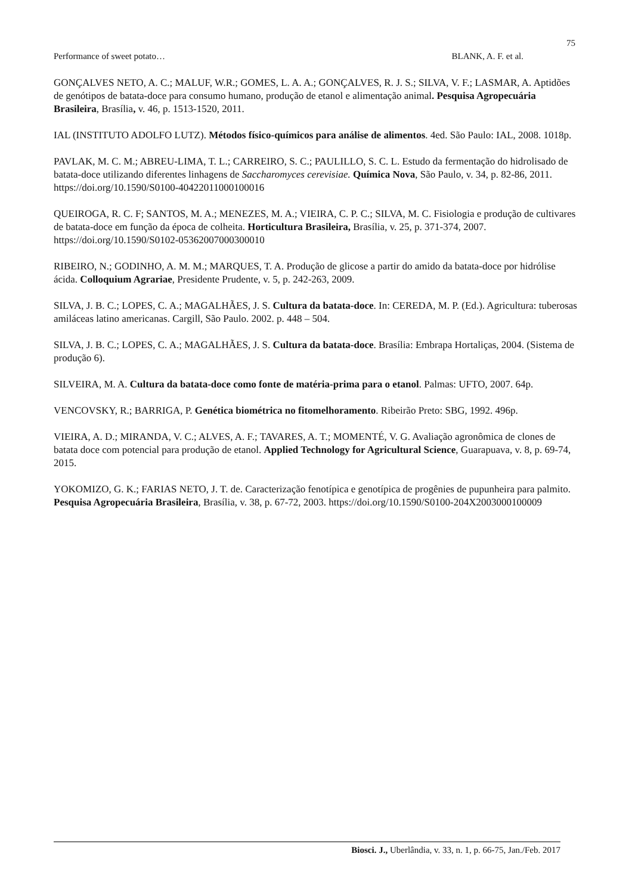75
Performance of sweet potato… BLANK, A. F. et al.
GONÇALVES NETO, A. C.; MALUF, W.R.; GOMES, L. A. A.; GONÇALVES, R. J. S.; SILVA, V. F.; LASMAR, A. Aptidões de genótipos de batata-doce para consumo humano, produção de etanol e alimentação animal. Pesquisa Agropecuária Brasileira, Brasília, v. 46, p. 1513-1520, 2011.
IAL (INSTITUTO ADOLFO LUTZ). Métodos físico-químicos para análise de alimentos. 4ed. São Paulo: IAL, 2008. 1018p.
PAVLAK, M. C. M.; ABREU-LIMA, T. L.; CARREIRO, S. C.; PAULILLO, S. C. L. Estudo da fermentação do hidrolisado de batata-doce utilizando diferentes linhagens de Saccharomyces cerevisiae. Química Nova, São Paulo, v. 34, p. 82-86, 2011. https://doi.org/10.1590/S0100-40422011000100016
QUEIROGA, R. C. F; SANTOS, M. A.; MENEZES, M. A.; VIEIRA, C. P. C.; SILVA, M. C. Fisiologia e produção de cultivares de batata-doce em função da época de colheita. Horticultura Brasileira, Brasília, v. 25, p. 371-374, 2007. https://doi.org/10.1590/S0102-05362007000300010
RIBEIRO, N.; GODINHO, A. M. M.; MARQUES, T. A. Produção de glicose a partir do amido da batata-doce por hidrólise ácida. Colloquium Agrariae, Presidente Prudente, v. 5, p. 242-263, 2009.
SILVA, J. B. C.; LOPES, C. A.; MAGALHÃES, J. S. Cultura da batata-doce. In: CEREDA, M. P. (Ed.). Agricultura: tuberosas amiláceas latino americanas. Cargill, São Paulo. 2002. p. 448 – 504.
SILVA, J. B. C.; LOPES, C. A.; MAGALHÃES, J. S. Cultura da batata-doce. Brasília: Embrapa Hortaliças, 2004. (Sistema de produção 6).
SILVEIRA, M. A. Cultura da batata-doce como fonte de matéria-prima para o etanol. Palmas: UFTO, 2007. 64p.
VENCOVSKY, R.; BARRIGA, P. Genética biométrica no fitomelhoramento. Ribeirão Preto: SBG, 1992. 496p.
VIEIRA, A. D.; MIRANDA, V. C.; ALVES, A. F.; TAVARES, A. T.; MOMENTÉ, V. G. Avaliação agronômica de clones de batata doce com potencial para produção de etanol. Applied Technology for Agricultural Science, Guarapuava, v. 8, p. 69-74, 2015.
YOKOMIZO, G. K.; FARIAS NETO, J. T. de. Caracterização fenotípica e genotípica de progênies de pupunheira para palmito. Pesquisa Agropecuária Brasileira, Brasília, v. 38, p. 67-72, 2003. https://doi.org/10.1590/S0100-204X2003000100009
Biosci. J., Uberlândia, v. 33, n. 1, p. 66-75, Jan./Feb. 2017